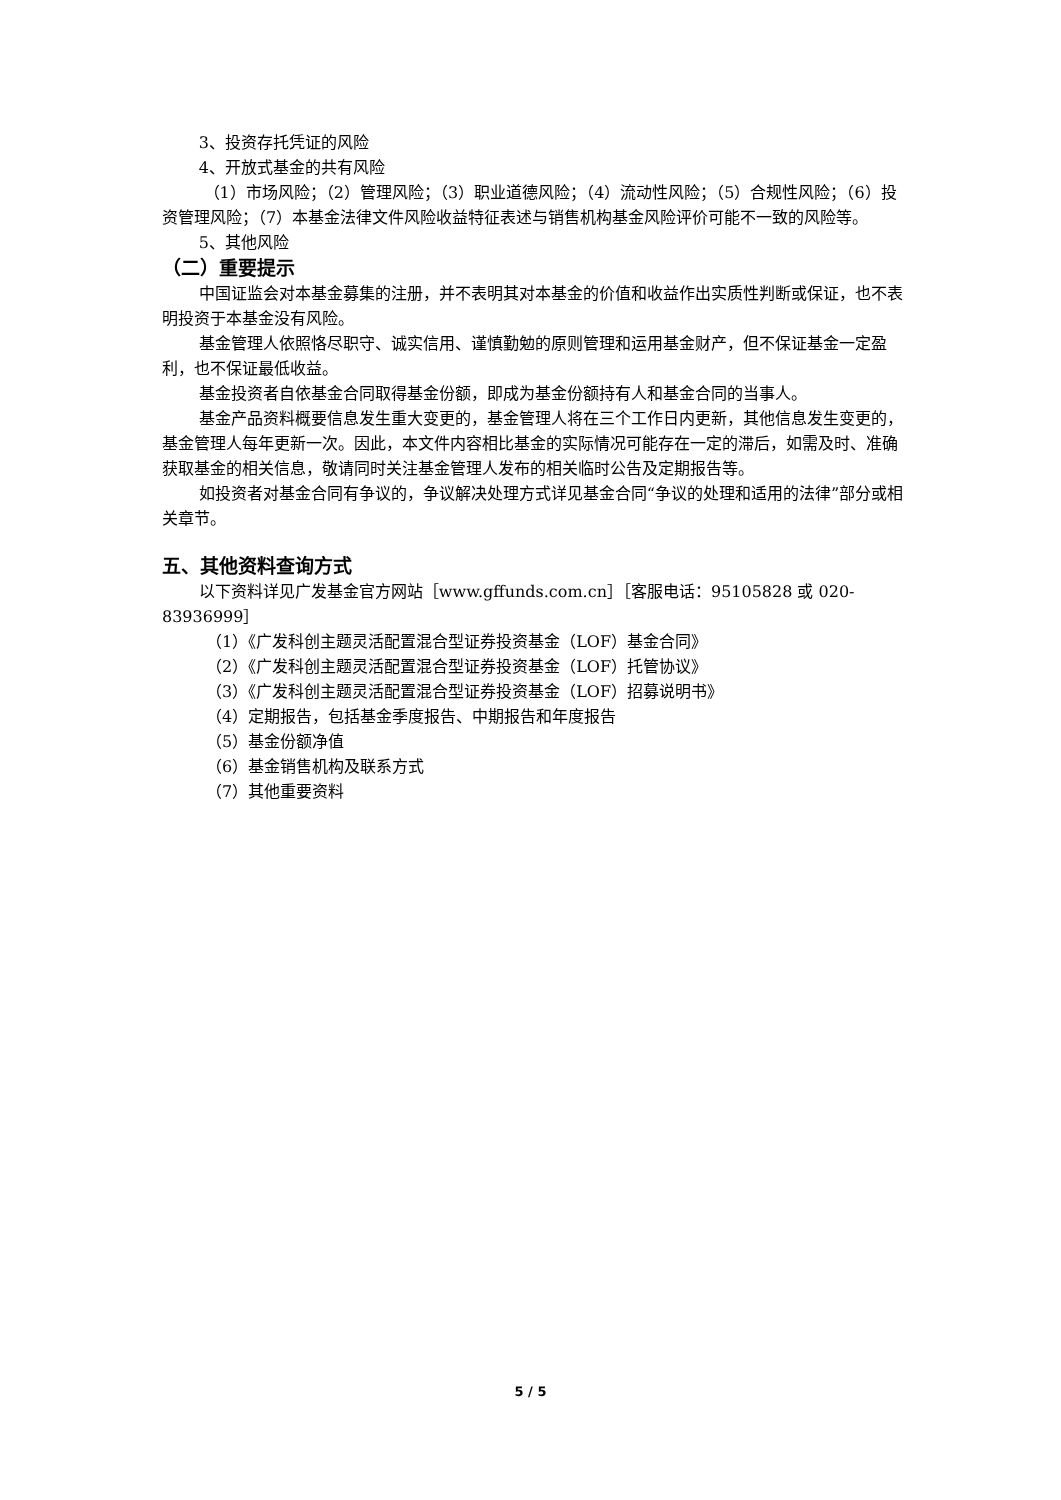3、投资存托凭证的风险
4、开放式基金的共有风险
（1）市场风险；（2）管理风险；（3）职业道德风险；（4）流动性风险；（5）合规性风险；（6）投资管理风险；（7）本基金法律文件风险收益特征表述与销售机构基金风险评价可能不一致的风险等。
5、其他风险
（二）重要提示
中国证监会对本基金募集的注册，并不表明其对本基金的价值和收益作出实质性判断或保证，也不表明投资于本基金没有风险。
基金管理人依照恪尽职守、诚实信用、谨慎勤勉的原则管理和运用基金财产，但不保证基金一定盈利，也不保证最低收益。
基金投资者自依基金合同取得基金份额，即成为基金份额持有人和基金合同的当事人。
基金产品资料概要信息发生重大变更的，基金管理人将在三个工作日内更新，其他信息发生变更的，基金管理人每年更新一次。因此，本文件内容相比基金的实际情况可能存在一定的滞后，如需及时、准确获取基金的相关信息，敬请同时关注基金管理人发布的相关临时公告及定期报告等。
如投资者对基金合同有争议的，争议解决处理方式详见基金合同“争议的处理和适用的法律”部分或相关章节。
五、其他资料查询方式
以下资料详见广发基金官方网站［www.gffunds.com.cn］［客服电话：95105828 或 020-83936999］
（1）《广发科创主题灵活配置混合型证券投资基金（LOF）基金合同》
（2）《广发科创主题灵活配置混合型证券投资基金（LOF）托管协议》
（3）《广发科创主题灵活配置混合型证券投资基金（LOF）招募说明书》
（4）定期报告，包括基金季度报告、中期报告和年度报告
（5）基金份额净值
（6）基金销售机构及联系方式
（7）其他重要资料
5 / 5